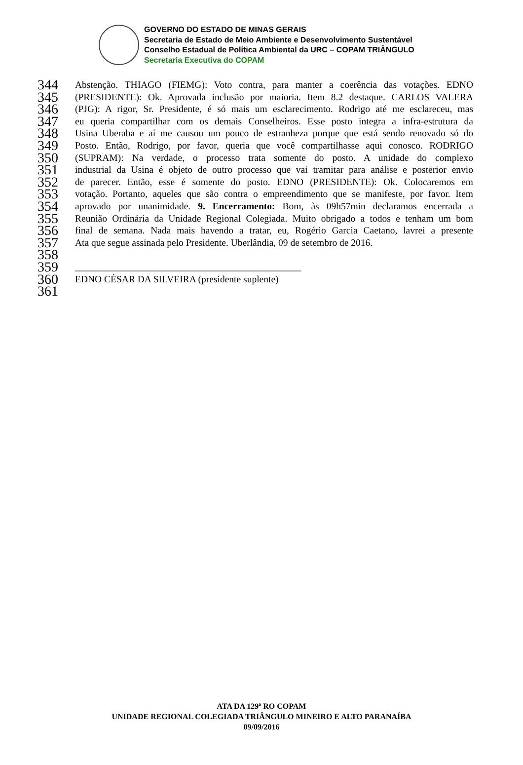GOVERNO DO ESTADO DE MINAS GERAIS
Secretaria de Estado de Meio Ambiente e Desenvolvimento Sustentável
Conselho Estadual de Política Ambiental da URC – COPAM TRIÂNGULO
Secretaria Executiva do COPAM
344 Abstenção. THIAGO (FIEMG): Voto contra, para manter a coerência das votações. EDNO
345 (PRESIDENTE): Ok. Aprovada inclusão por maioria. Item 8.2 destaque. CARLOS VALERA
346 (PJG): A rigor, Sr. Presidente, é só mais um esclarecimento. Rodrigo até me esclareceu, mas
347 eu queria compartilhar com os demais Conselheiros. Esse posto integra a infra-estrutura da
348 Usina Uberaba e aí me causou um pouco de estranheza porque que está sendo renovado só do
349 Posto. Então, Rodrigo, por favor, queria que você compartilhasse aqui conosco. RODRIGO
350 (SUPRAM): Na verdade, o processo trata somente do posto. A unidade do complexo
351 industrial da Usina é objeto de outro processo que vai tramitar para análise e posterior envio
352 de parecer. Então, esse é somente do posto. EDNO (PRESIDENTE): Ok. Colocaremos em
353 votação. Portanto, aqueles que são contra o empreendimento que se manifeste, por favor. Item
354 aprovado por unanimidade. 9. Encerramento: Bom, às 09h57min declaramos encerrada a
355 Reunião Ordinária da Unidade Regional Colegiada. Muito obrigado a todos e tenham um bom
356 final de semana. Nada mais havendo a tratar, eu, Rogério Garcia Caetano, lavrei a presente
357 Ata que segue assinada pelo Presidente. Uberlândia, 09 de setembro de 2016.
358
359 _______________________________________________
360 EDNO CÉSAR DA SILVEIRA (presidente suplente)
361
ATA DA 129ª RO COPAM
UNIDADE REGIONAL COLEGIADA TRIÂNGULO MINEIRO E ALTO PARANAÍBA
09/09/2016